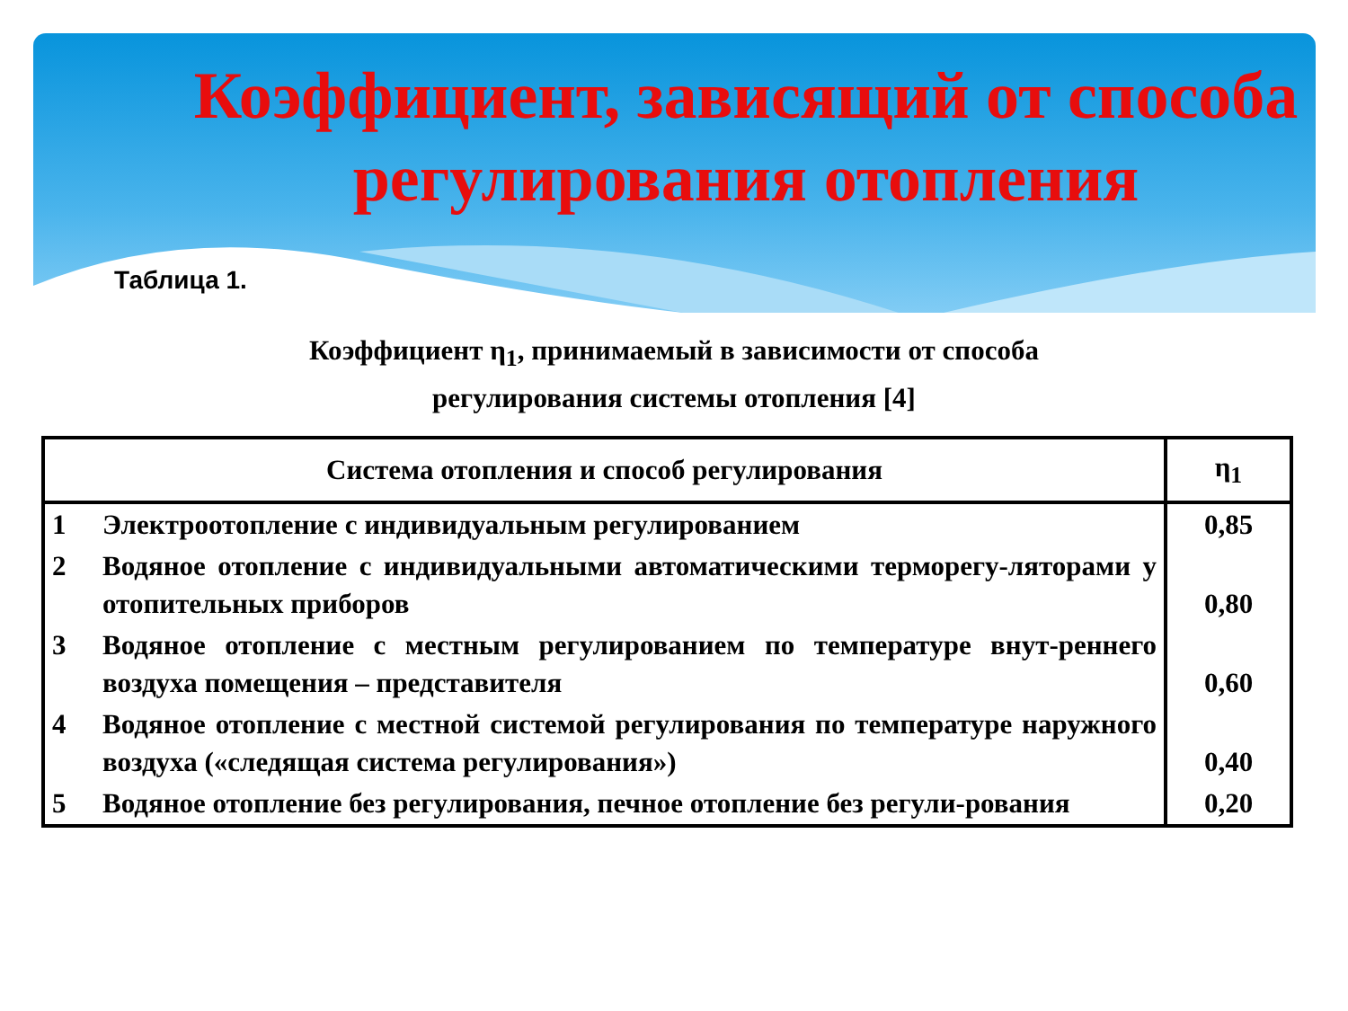Коэффициент, зависящий от способа регулирования отопления
Таблица 1.
Коэффициент η<sub>1</sub>, принимаемый в зависимости от способа
регулирования системы отопления [4]
| Система отопления и способ регулирования | | η<sub>1</sub> |
| --- | --- | --- |
| 1 | Электроотопление с индивидуальным регулированием | 0,85 |
| 2 | Водяное отопление с индивидуальными автоматическими терморегу-ляторами у отопительных приборов | 0,80 |
| 3 | Водяное отопление с местным регулированием по температуре внут-реннего воздуха помещения – представителя | 0,60 |
| 4 | Водяное отопление с местной системой регулирования по температуре наружного воздуха («следящая система регулирования») | 0,40 |
| 5 | Водяное отопление без регулирования, печное отопление без регули-рования | 0,20 |